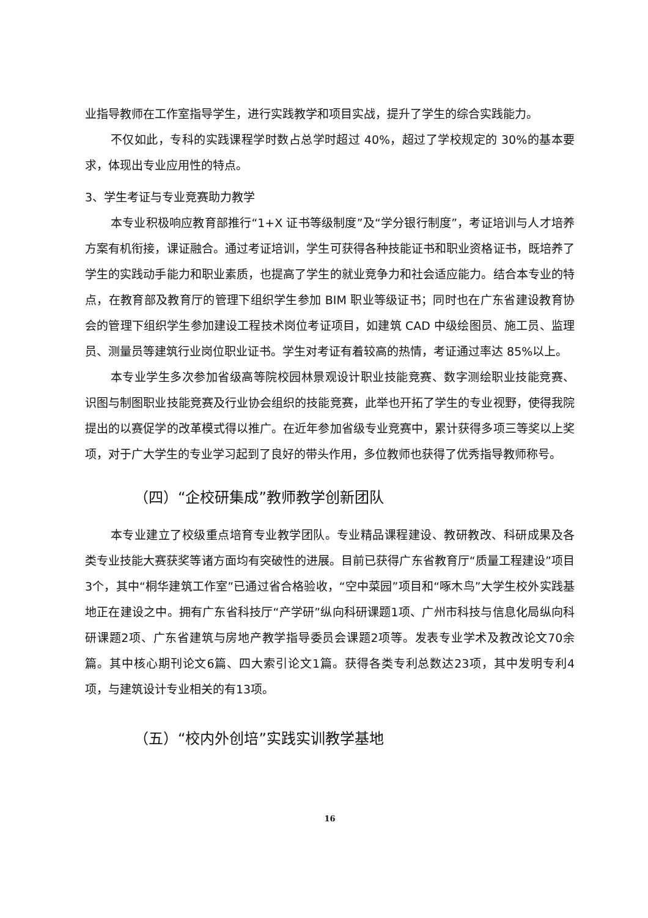业指导教师在工作室指导学生，进行实践教学和项目实战，提升了学生的综合实践能力。
不仅如此，专科的实践课程学时数占总学时超过 40%，超过了学校规定的 30%的基本要求，体现出专业应用性的特点。
3、学生考证与专业竞赛助力教学
本专业积极响应教育部推行“1+X 证书等级制度”及“学分银行制度”，考证培训与人才培养方案有机衔接，课证融合。通过考证培训，学生可获得各种技能证书和职业资格证书，既培养了学生的实践动手能力和职业素质，也提高了学生的就业竞争力和社会适应能力。结合本专业的特点，在教育部及教育厅的管理下组织学生参加 BIM 职业等级证书；同时也在广东省建设教育协会的管理下组织学生参加建设工程技术岗位考证项目，如建筑 CAD 中级绘图员、施工员、监理员、测量员等建筑行业岗位职业证书。学生对考证有着较高的热情，考证通过率达 85%以上。
本专业学生多次参加省级高等院校园林景观设计职业技能竞赛、数字测绘职业技能竞赛、识图与制图职业技能竞赛及行业协会组织的技能竞赛，此举也开拓了学生的专业视野，使得我院提出的以赛促学的改革模式得以推广。在近年参加省级专业竞赛中，累计获得多项三等奖以上奖项，对于广大学生的专业学习起到了良好的带头作用，多位教师也获得了优秀指导教师称号。
（四）“企校研集成”教师教学创新团队
本专业建立了校级重点培育专业教学团队。专业精品课程建设、教研教改、科研成果及各类专业技能大赛获奖等诸方面均有突破性的进展。目前已获得广东省教育厅“质量工程建设”项目3个，其中“桐华建筑工作室”已通过省合格验收，“空中菜园”项目和“啄木鸟”大学生校外实践基地正在建设之中。拥有广东省科技厅“产学研”纵向科研课题1项、广州市科技与信息化局纵向科研课题2项、广东省建筑与房地产教学指导委员会课题2项等。发表专业学术及教改论文70余篇。其中核心期刊论文6篇、四大索引论文1篇。获得各类专利总数达23项，其中发明专利4项，与建筑设计专业相关的有13项。
（五）“校内外创培”实践实训教学基地
16